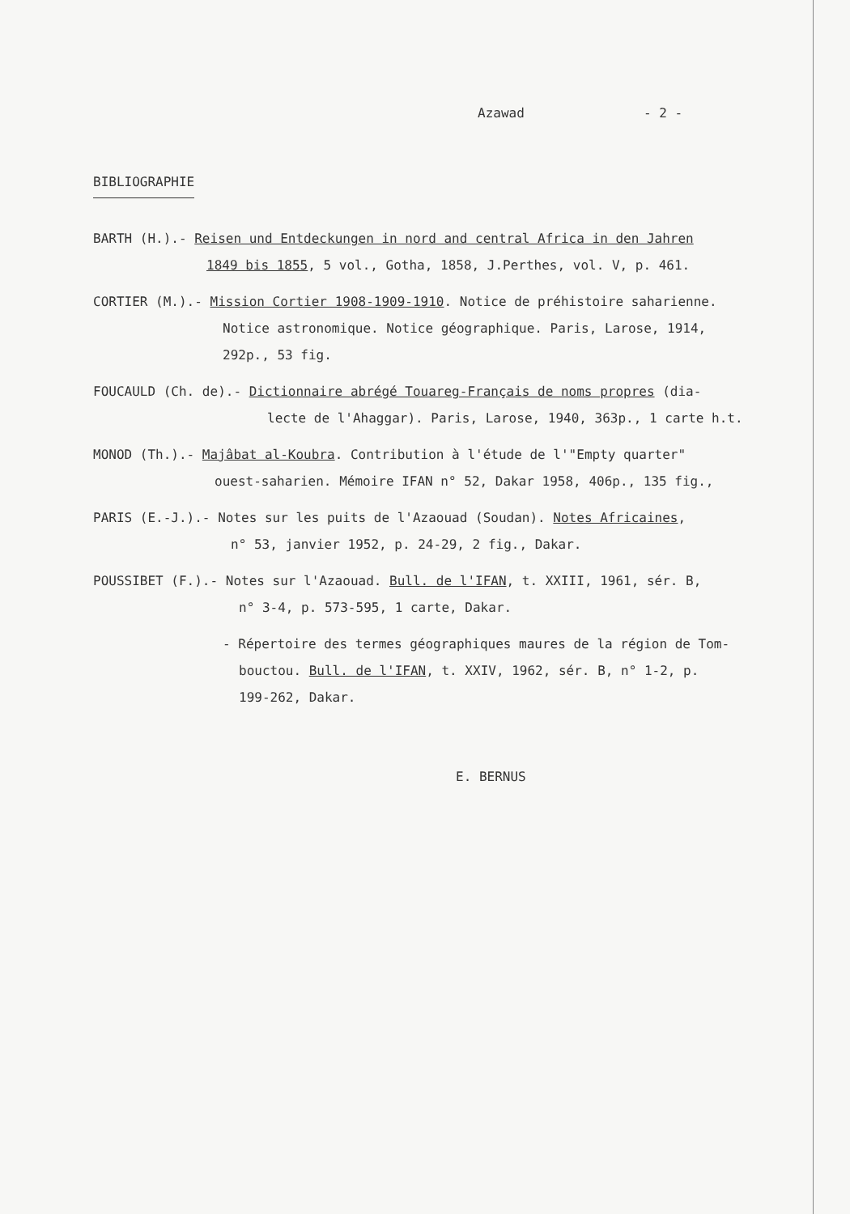Azawad - 2 -
BIBLIOGRAPHIE
BARTH (H.).- Reisen und Entdeckungen in nord and central Africa in den Jahren
1849 bis 1855, 5 vol., Gotha, 1858, J.Perthes, vol. V, p. 461.
CORTIER (M.).- Mission Cortier 1908-1909-1910. Notice de préhistoire saharienne.
Notice astronomique. Notice géographique. Paris, Larose, 1914,
292p., 53 fig.
FOUCAULD (Ch. de).- Dictionnaire abrégé Touareg-Français de noms propres (dia-
lecte de l'Ahaggar). Paris, Larose, 1940, 363p., 1 carte h.t.
MONOD (Th.).- Majâbat al-Koubra. Contribution à l'étude de l'"Empty quarter"
ouest-saharien. Mémoire IFAN n° 52, Dakar 1958, 406p., 135 fig.,
PARIS (E.-J.).- Notes sur les puits de l'Azaouad (Soudan). Notes Africaines,
n° 53, janvier 1952, p. 24-29, 2 fig., Dakar.
POUSSIBET (F.).- Notes sur l'Azaouad. Bull. de l'IFAN, t. XXIII, 1961, sér. B,
n° 3-4, p. 573-595, 1 carte, Dakar.
- Répertoire des termes géographiques maures de la région de Tom-
bouctou. Bull. de l'IFAN, t. XXIV, 1962, sér. B, n° 1-2, p.
199-262, Dakar.
E. BERNUS